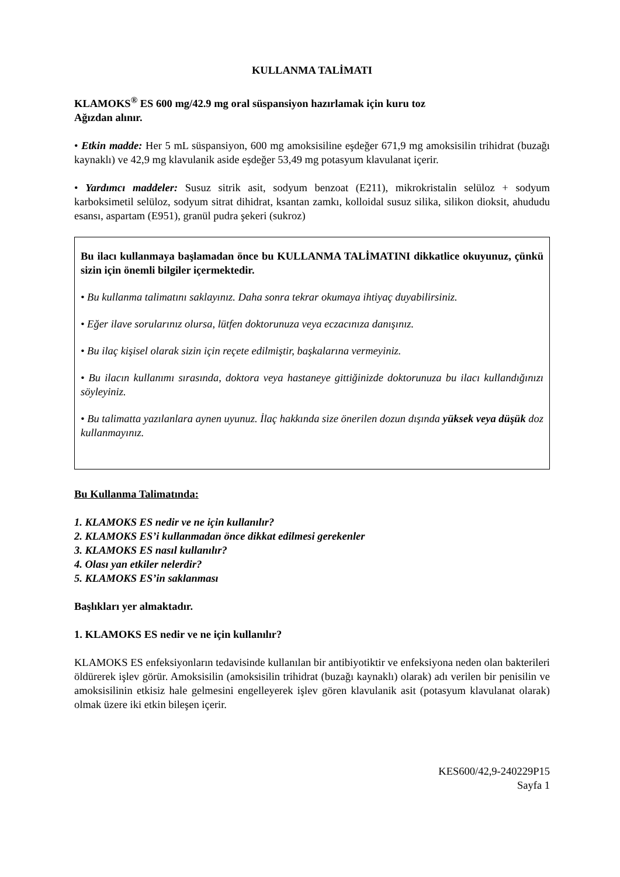KULLANMA TALİMATI
KLAMOKS<sup>®</sup> ES 600 mg/42.9 mg oral süspansiyon hazırlamak için kuru toz
Ağızdan alınır.
• Etkin madde: Her 5 mL süspansiyon, 600 mg amoksisiline eşdeğer 671,9 mg amoksisilin trihidrat (buzağı kaynaklı) ve 42,9 mg klavulanik aside eşdeğer 53,49 mg potasyum klavulanat içerir.
• Yardımcı maddeler: Susuz sitrik asit, sodyum benzoat (E211), mikrokristalin selüloz + sodyum karboksimetil selüloz, sodyum sitrat dihidrat, ksantan zamkı, kolloidal susuz silika, silikon dioksit, ahududu esansı, aspartam (E951), granül pudra şekeri (sukroz)
Bu ilacı kullanmaya başlamadan önce bu KULLANMA TALİMATINI dikkatlice okuyunuz, çünkü sizin için önemli bilgiler içermektedir.
• Bu kullanma talimatını saklayınız. Daha sonra tekrar okumaya ihtiyaç duyabilirsiniz.
• Eğer ilave sorularınız olursa, lütfen doktorunuza veya eczacınıza danışınız.
• Bu ilaç kişisel olarak sizin için reçete edilmiştir, başkalarına vermeyiniz.
• Bu ilacın kullanımı sırasında, doktora veya hastaneye gittiğinizde doktorunuza bu ilacı kullandığınızı söyleyiniz.
• Bu talimatta yazılanlara aynen uyunuz. İlaç hakkında size önerilen dozun dışında yüksek veya düşük doz kullanmayınız.
Bu Kullanma Talimatında:
1. KLAMOKS ES nedir ve ne için kullanılır?
2. KLAMOKS ES’i kullanmadan önce dikkat edilmesi gerekenler
3. KLAMOKS ES nasıl kullanılır?
4. Olası yan etkiler nelerdir?
5. KLAMOKS ES’in saklanması
Başlıkları yer almaktadır.
1. KLAMOKS ES nedir ve ne için kullanılır?
KLAMOKS ES enfeksiyonların tedavisinde kullanılan bir antibiyotiktir ve enfeksiyona neden olan bakterileri öldürerek işlev görür. Amoksisilin (amoksisilin trihidrat (buzağı kaynaklı) olarak) adı verilen bir penisilin ve amoksisilinin etkisiz hale gelmesini engelleyerek işlev gören klavulanik asit (potasyum klavulanat olarak) olmak üzere iki etkin bileşen içerir.
KES600/42,9-240229P15
Sayfa 1